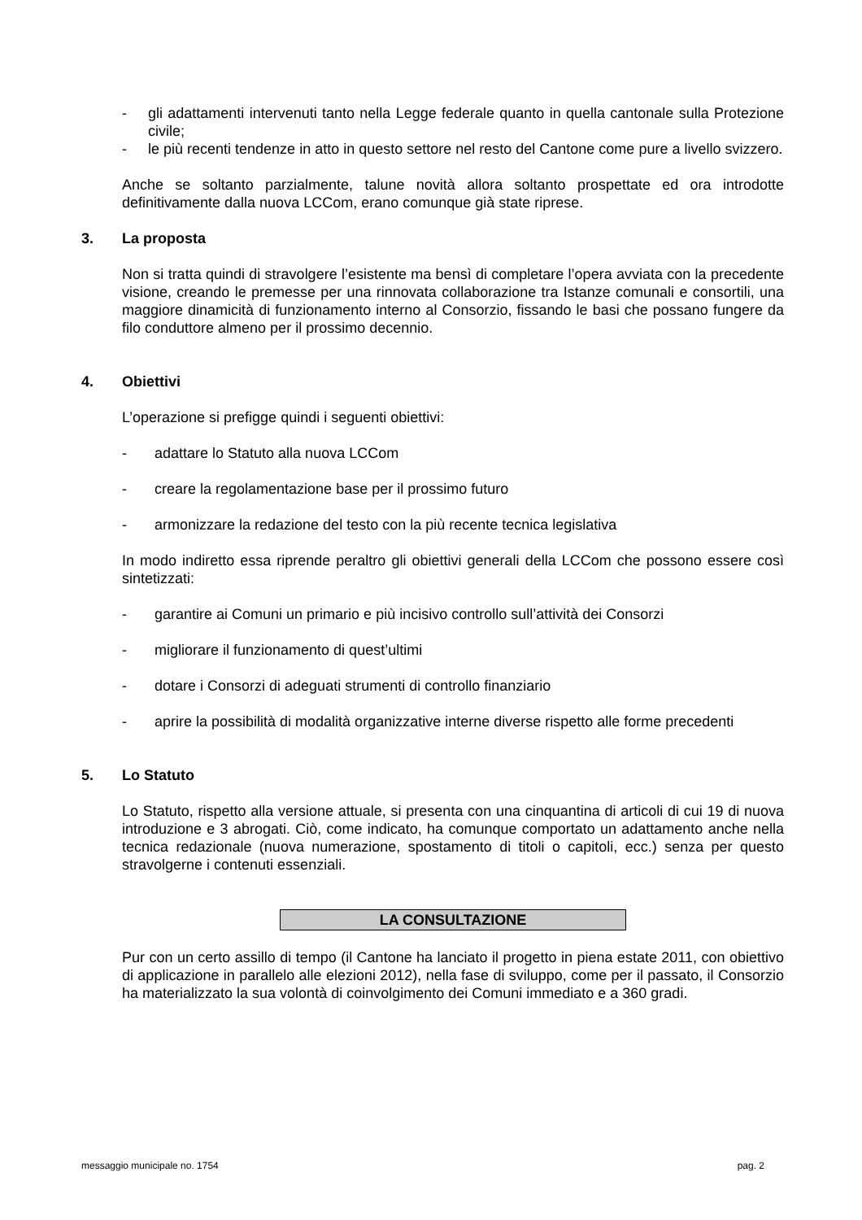- gli adattamenti intervenuti tanto nella Legge federale quanto in quella cantonale sulla Protezione civile;
- le più recenti tendenze in atto in questo settore nel resto del Cantone come pure a livello svizzero.
Anche se soltanto parzialmente, talune novità allora soltanto prospettate ed ora introdotte definitivamente dalla nuova LCCom, erano comunque già state riprese.
3. La proposta
Non si tratta quindi di stravolgere l’esistente ma bensì di completare l’opera avviata con la precedente visione, creando le premesse per una rinnovata collaborazione tra Istanze comunali e consortili, una maggiore dinamicità di funzionamento interno al Consorzio, fissando le basi che possano fungere da filo conduttore almeno per il prossimo decennio.
4. Obiettivi
L’operazione si prefigge quindi i seguenti obiettivi:
- adattare lo Statuto alla nuova LCCom
- creare la regolamentazione base per il prossimo futuro
- armonizzare la redazione del testo con la più recente tecnica legislativa
In modo indiretto essa riprende peraltro gli obiettivi generali della LCCom che possono essere così sintetizzati:
- garantire ai Comuni un primario e più incisivo controllo sull’attività dei Consorzi
- migliorare il funzionamento di quest’ultimi
- dotare i Consorzi di adeguati strumenti di controllo finanziario
- aprire la possibilità di modalità organizzative interne diverse rispetto alle forme precedenti
5. Lo Statuto
Lo Statuto, rispetto alla versione attuale, si presenta con una cinquantina di articoli di cui 19 di nuova introduzione e 3 abrogati. Ciò, come indicato, ha comunque comportato un adattamento anche nella tecnica redazionale (nuova numerazione, spostamento di titoli o capitoli, ecc.) senza per questo stravolgerne i contenuti essenziali.
LA CONSULTAZIONE
Pur con un certo assillo di tempo (il Cantone ha lanciato il progetto in piena estate 2011, con obiettivo di applicazione in parallelo alle elezioni 2012), nella fase di sviluppo, come per il passato, il Consorzio ha materializzato la sua volontà di coinvolgimento dei Comuni immediato e a 360 gradi.
messaggio municipale no. 1754 pag. 2